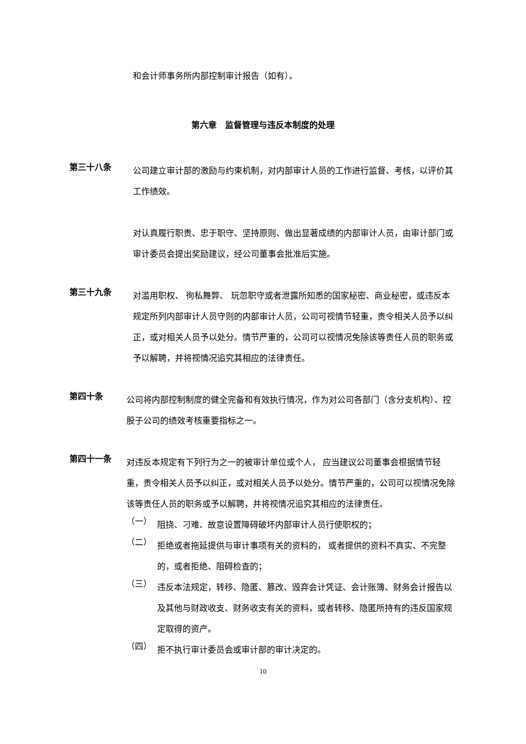和会计师事务所内部控制审计报告（如有）。
第六章　监督管理与违反本制度的处理
第三十八条
公司建立审计部的激励与约束机制，对内部审计人员的工作进行监督、考核，以评价其工作绩效。
对认真履行职责、忠于职守、坚持原则、做出显著成绩的内部审计人员，由审计部门或审计委员会提出奖励建议，经公司董事会批准后实施。
第三十九条
对滥用职权、 徇私舞弊、 玩忽职守或者泄露所知悉的国家秘密、商业秘密，或违反本规定所列内部审计人员守则的内部审计人员，公司可视情节轻重，责令相关人员予以纠正，或对相关人员予以处分。情节严重的，公司可以视情况免除该等责任人员的职务或予以解聘，并将视情况追究其相应的法律责任。
第四十条
公司将内部控制制度的健全完备和有效执行情况，作为对公司各部门（含分支机构）、控股子公司的绩效考核重要指标之一。
第四十一条
对违反本规定有下列行为之一的被审计单位或个人， 应当建议公司董事会根据情节轻重，责令相关人员予以纠正，或对相关人员予以处分。情节严重的，公司可以视情况免除该等责任人员的职务或予以解聘，并将视情况追究其相应的法律责任。
（一）
阻挠、刁难、故意设置障碍破坏内部审计人员行使职权的；
（二）
拒绝或者拖延提供与审计事项有关的资料的， 或者提供的资料不真实、不完整的，或者拒绝、阻碍检查的；
（三）
违反本法规定，转移、隐匿、篡改、毁弃会计凭证、会计账簿、财务会计报告以及其他与财政收支、财务收支有关的资料，或者转移、隐匿所持有的违反国家规定取得的资产。
（四）
拒不执行审计委员会或审计部的审计决定的。
10